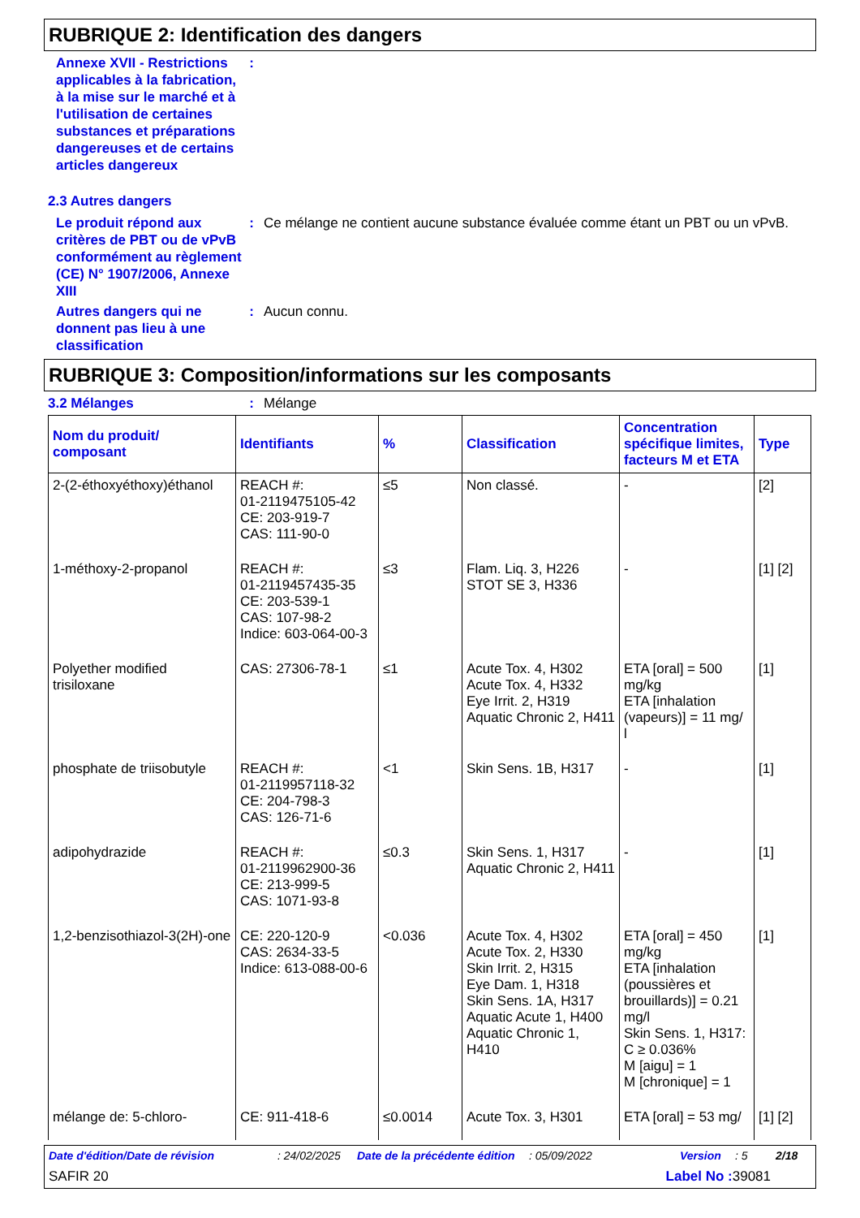RUBRIQUE 2: Identification des dangers
Annexe XVII - Restrictions applicables à la fabrication, à la mise sur le marché et à l'utilisation de certaines substances et préparations dangereuses et de certains articles dangereux
:
2.3 Autres dangers
Le produit répond aux critères de PBT ou de vPvB conformément au règlement (CE) N° 1907/2006, Annexe XIII
: Ce mélange ne contient aucune substance évaluée comme étant un PBT ou un vPvB.
Autres dangers qui ne donnent pas lieu à une classification
: Aucun connu.
RUBRIQUE 3: Composition/informations sur les composants
3.2 Mélanges : Mélange
| Nom du produit/ composant | Identifiants | % | Classification | Concentration spécifique limites, facteurs M et ETA | Type |
| --- | --- | --- | --- | --- | --- |
| 2-(2-éthoxyéthoxy)éthanol | REACH #: 01-2119475105-42 CE: 203-919-7 CAS: 111-90-0 | ≤5 | Non classé. | - | [2] |
| 1-méthoxy-2-propanol | REACH #: 01-2119457435-35 CE: 203-539-1 CAS: 107-98-2 Indice: 603-064-00-3 | ≤3 | Flam. Liq. 3, H226 STOT SE 3, H336 | - | [1] [2] |
| Polyether modified trisiloxane | CAS: 27306-78-1 | ≤1 | Acute Tox. 4, H302 Acute Tox. 4, H332 Eye Irrit. 2, H319 Aquatic Chronic 2, H411 | ETA [oral] = 500 mg/kg ETA [inhalation (vapeurs)] = 11 mg/ l | [1] |
| phosphate de triisobutyle | REACH #: 01-2119957118-32 CE: 204-798-3 CAS: 126-71-6 | <1 | Skin Sens. 1B, H317 | - | [1] |
| adipohydrazide | REACH #: 01-2119962900-36 CE: 213-999-5 CAS: 1071-93-8 | ≤0.3 | Skin Sens. 1, H317 Aquatic Chronic 2, H411 | - | [1] |
| 1,2-benzisothiazol-3(2H)-one | CE: 220-120-9 CAS: 2634-33-5 Indice: 613-088-00-6 | <0.036 | Acute Tox. 4, H302 Acute Tox. 2, H330 Skin Irrit. 2, H315 Eye Dam. 1, H318 Skin Sens. 1A, H317 Aquatic Acute 1, H400 Aquatic Chronic 1, H410 | ETA [oral] = 450 mg/kg ETA [inhalation (poussières et brouillards)] = 0.21 mg/l Skin Sens. 1, H317: C ≥ 0.036% M [aigu] = 1 M [chronique] = 1 | [1] |
| mélange de: 5-chloro- | CE: 911-418-6 | ≤0.0014 | Acute Tox. 3, H301 | ETA [oral] = 53 mg/ | [1] [2] |
Date d'édition/Date de révision: 24/02/2025 Date de la précédente édition: 05/09/2022 Version: 5 2/18
SAFIR 20 Label No : 39081